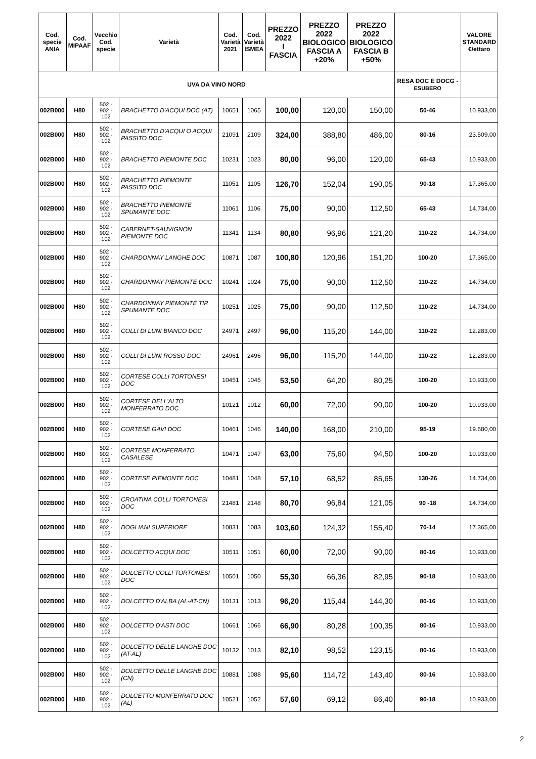| Cod. specie ANIA | Cod. MIPAAF | Vecchio Cod. specie | Varietà | Cod. Varietà 2021 | Cod. Varietà ISMEA | PREZZO 2022 I FASCIA | PREZZO 2022 BIOLOGICO FASCIA A +20% | PREZZO 2022 BIOLOGICO FASCIA B +50% | | VALORE STANDARD €/ettaro |
| --- | --- | --- | --- | --- | --- | --- | --- | --- | --- | --- |
| UVA DA VINO NORD | | | | | | | | | RESA DOC E DOCG - ESUBERO | |
| 002B000 | H80 | 502 - 902 - 102 | BRACHETTO D'ACQUI DOC (AT) | 10651 | 1065 | 100,00 | 120,00 | 150,00 | 50-46 | 10.933,00 |
| 002B000 | H80 | 502 - 902 - 102 | BRACHETTO D'ACQUI O ACQUI PASSITO DOC | 21091 | 2109 | 324,00 | 388,80 | 486,00 | 80-16 | 23.509,00 |
| 002B000 | H80 | 502 - 902 - 102 | BRACHETTO PIEMONTE DOC | 10231 | 1023 | 80,00 | 96,00 | 120,00 | 65-43 | 10.933,00 |
| 002B000 | H80 | 502 - 902 - 102 | BRACHETTO PIEMONTE PASSITO DOC | 11051 | 1105 | 126,70 | 152,04 | 190,05 | 90-18 | 17.365,00 |
| 002B000 | H80 | 502 - 902 - 102 | BRACHETTO PIEMONTE SPUMANTE DOC | 11061 | 1106 | 75,00 | 90,00 | 112,50 | 65-43 | 14.734,00 |
| 002B000 | H80 | 502 - 902 - 102 | CABERNET-SAUVIGNON PIEMONTE DOC | 11341 | 1134 | 80,80 | 96,96 | 121,20 | 110-22 | 14.734,00 |
| 002B000 | H80 | 502 - 902 - 102 | CHARDONNAY LANGHE DOC | 10871 | 1087 | 100,80 | 120,96 | 151,20 | 100-20 | 17.365,00 |
| 002B000 | H80 | 502 - 902 - 102 | CHARDONNAY PIEMONTE DOC | 10241 | 1024 | 75,00 | 90,00 | 112,50 | 110-22 | 14.734,00 |
| 002B000 | H80 | 502 - 902 - 102 | CHARDONNAY PIEMONTE TIP. SPUMANTE DOC | 10251 | 1025 | 75,00 | 90,00 | 112,50 | 110-22 | 14.734,00 |
| 002B000 | H80 | 502 - 902 - 102 | COLLI DI LUNI BIANCO DOC | 24971 | 2497 | 96,00 | 115,20 | 144,00 | 110-22 | 12.283,00 |
| 002B000 | H80 | 502 - 902 - 102 | COLLI DI LUNI ROSSO DOC | 24961 | 2496 | 96,00 | 115,20 | 144,00 | 110-22 | 12.283,00 |
| 002B000 | H80 | 502 - 902 - 102 | CORTESE COLLI TORTONESI DOC | 10451 | 1045 | 53,50 | 64,20 | 80,25 | 100-20 | 10.933,00 |
| 002B000 | H80 | 502 - 902 - 102 | CORTESE DELL'ALTO MONFERRATO DOC | 10121 | 1012 | 60,00 | 72,00 | 90,00 | 100-20 | 10.933,00 |
| 002B000 | H80 | 502 - 902 - 102 | CORTESE GAVI DOC | 10461 | 1046 | 140,00 | 168,00 | 210,00 | 95-19 | 19.680,00 |
| 002B000 | H80 | 502 - 902 - 102 | CORTESE MONFERRATO CASALESE | 10471 | 1047 | 63,00 | 75,60 | 94,50 | 100-20 | 10.933,00 |
| 002B000 | H80 | 502 - 902 - 102 | CORTESE PIEMONTE DOC | 10481 | 1048 | 57,10 | 68,52 | 85,65 | 130-26 | 14.734,00 |
| 002B000 | H80 | 502 - 902 - 102 | CROATINA COLLI TORTONESI DOC | 21481 | 2148 | 80,70 | 96,84 | 121,05 | 90 -18 | 14.734,00 |
| 002B000 | H80 | 502 - 902 - 102 | DOGLIANI SUPERIORE | 10831 | 1083 | 103,60 | 124,32 | 155,40 | 70-14 | 17.365,00 |
| 002B000 | H80 | 502 - 902 - 102 | DOLCETTO ACQUI DOC | 10511 | 1051 | 60,00 | 72,00 | 90,00 | 80-16 | 10.933,00 |
| 002B000 | H80 | 502 - 902 - 102 | DOLCETTO COLLI TORTONESI DOC | 10501 | 1050 | 55,30 | 66,36 | 82,95 | 90-18 | 10.933,00 |
| 002B000 | H80 | 502 - 902 - 102 | DOLCETTO D'ALBA (AL-AT-CN) | 10131 | 1013 | 96,20 | 115,44 | 144,30 | 80-16 | 10.933,00 |
| 002B000 | H80 | 502 - 902 - 102 | DOLCETTO D'ASTI DOC | 10661 | 1066 | 66,90 | 80,28 | 100,35 | 80-16 | 10.933,00 |
| 002B000 | H80 | 502 - 902 - 102 | DOLCETTO DELLE LANGHE DOC (AT-AL) | 10132 | 1013 | 82,10 | 98,52 | 123,15 | 80-16 | 10.933,00 |
| 002B000 | H80 | 502 - 902 - 102 | DOLCETTO DELLE LANGHE DOC (CN) | 10881 | 1088 | 95,60 | 114,72 | 143,40 | 80-16 | 10.933,00 |
| 002B000 | H80 | 502 - 902 - 102 | DOLCETTO MONFERRATO DOC (AL) | 10521 | 1052 | 57,60 | 69,12 | 86,40 | 90-18 | 10.933,00 |
2